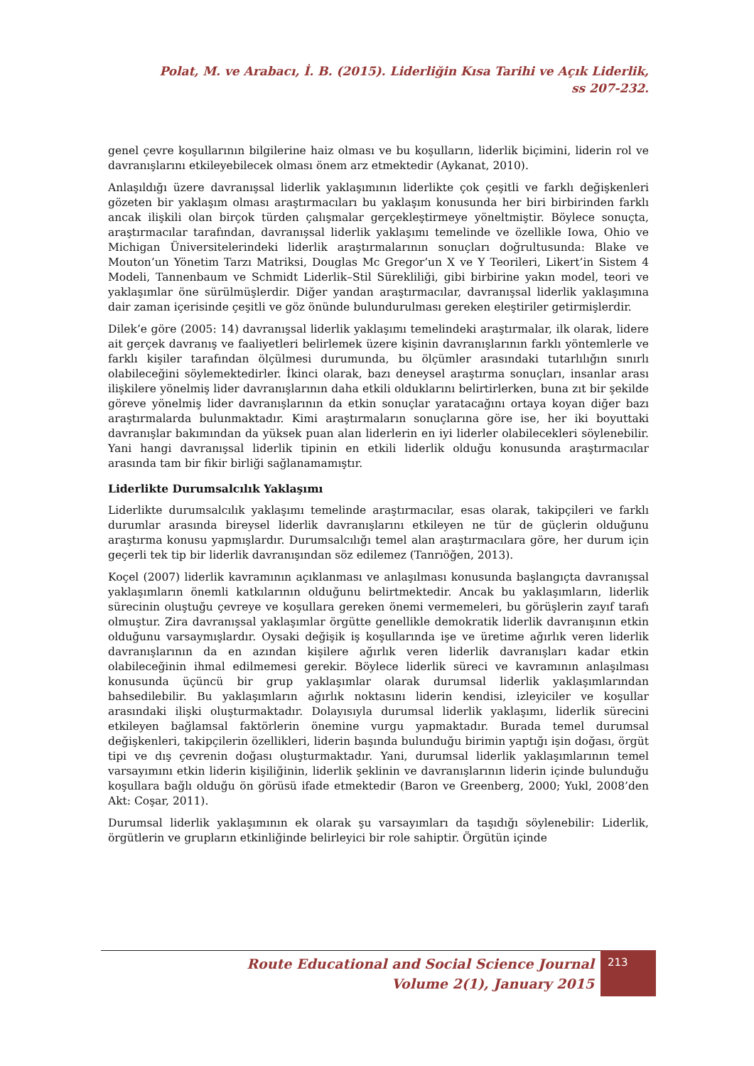Polat, M. ve Arabacı, İ. B. (2015). Liderliğin Kısa Tarihi ve Açık Liderlik, ss 207-232.
genel çevre koşullarının bilgilerine haiz olması ve bu koşulların, liderlik biçimini, liderin rol ve davranışlarını etkileyebilecek olması önem arz etmektedir (Aykanat, 2010).
Anlaşıldığı üzere davranışsal liderlik yaklaşımının liderlikte çok çeşitli ve farklı değişkenleri gözeten bir yaklaşım olması araştırmacıları bu yaklaşım konusunda her biri birbirinden farklı ancak ilişkili olan birçok türden çalışmalar gerçekleştirmeye yöneltmiştir. Böylece sonuçta, araştırmacılar tarafından, davranışsal liderlik yaklaşımı temelinde ve özellikle Iowa, Ohio ve Michigan Üniversitelerindeki liderlik araştırmalarının sonuçları doğrultusunda: Blake ve Mouton’un Yönetim Tarzı Matriksi, Douglas Mc Gregor’un X ve Y Teorileri, Likert’in Sistem 4 Modeli, Tannenbaum ve Schmidt Liderlik–Stil Sürekliliği, gibi birbirine yakın model, teori ve yaklaşımlar öne sürülmüşlerdir. Diğer yandan araştırmacılar, davranışsal liderlik yaklaşımına dair zaman içerisinde çeşitli ve göz önünde bulundurulması gereken eleştiriler getirmişlerdir.
Dilek’e göre (2005: 14) davranışsal liderlik yaklaşımı temelindeki araştırmalar, ilk olarak, lidere ait gerçek davranış ve faaliyetleri belirlemek üzere kişinin davranışlarının farklı yöntemlerle ve farklı kişiler tarafından ölçülmesi durumunda, bu ölçümler arasındaki tutarlılığın sınırlı olabileceğini söylemektedirler. İkinci olarak, bazı deneysel araştırma sonuçları, insanlar arası ilişkilere yönelmiş lider davranışlarının daha etkili olduklarını belirtirlerken, buna zıt bir şekilde göreve yönelmiş lider davranışlarının da etkin sonuçlar yaratacağını ortaya koyan diğer bazı araştırmalarda bulunmaktadır. Kimi araştırmaların sonuçlarına göre ise, her iki boyuttaki davranışlar bakımından da yüksek puan alan liderlerin en iyi liderler olabilecekleri söylenebilir. Yani hangi davranışsal liderlik tipinin en etkili liderlik olduğu konusunda araştırmacılar arasında tam bir fikir birliği sağlanamamıştır.
Liderlikte Durumsalcılık Yaklaşımı
Liderlikte durumsalcılık yaklaşımı temelinde araştırmacılar, esas olarak, takipçileri ve farklı durumlar arasında bireysel liderlik davranışlarını etkileyen ne tür de güçlerin olduğunu araştırma konusu yapmışlardır. Durumsalcılığı temel alan araştırmacılara göre, her durum için geçerli tek tip bir liderlik davranışından söz edilemez (Tanrıöğen, 2013).
Koçel (2007) liderlik kavramının açıklanması ve anlaşılması konusunda başlangıçta davranışsal yaklaşımların önemli katkılarının olduğunu belirtmektedir. Ancak bu yaklaşımların, liderlik sürecinin oluştuğu çevreye ve koşullara gereken önemi vermemeleri, bu görüşlerin zayıf tarafı olmuştur. Zira davranışsal yaklaşımlar örgütte genellikle demokratik liderlik davranışının etkin olduğunu varsaymışlardır. Oysaki değişik iş koşullarında işe ve üretime ağırlık veren liderlik davranışlarının da en azından kişilere ağırlık veren liderlik davranışları kadar etkin olabileceğinin ihmal edilmemesi gerekir. Böylece liderlik süreci ve kavramının anlaşılması konusunda üçüncü bir grup yaklaşımlar olarak durumsal liderlik yaklaşımlarından bahsedilebilir. Bu yaklaşımların ağırlık noktasını liderin kendisi, izleyiciler ve koşullar arasındaki ilişki oluşturmaktadır. Dolayısıyla durumsal liderlik yaklaşımı, liderlik sürecini etkileyen bağlamsal faktörlerin önemine vurgu yapmaktadır. Burada temel durumsal değişkenleri, takipçilerin özellikleri, liderin başında bulunduğu birimin yaptığı işin doğası, örgüt tipi ve dış çevrenin doğası oluşturmaktadır. Yani, durumsal liderlik yaklaşımlarının temel varsayımını etkin liderin kişiliğinin, liderlik şeklinin ve davranışlarının liderin içinde bulunduğu koşullara bağlı olduğu ön görüsü ifade etmektedir (Baron ve Greenberg, 2000; Yukl, 2008’den Akt: Coşar, 2011).
Durumsal liderlik yaklaşımının ek olarak şu varsayımları da taşıdığı söylenebilir: Liderlik, örgütlerin ve grupların etkinliğinde belirleyici bir role sahiptir. Örgütün içinde
Route Educational and Social Science Journal
Volume 2(1), January 2015
213